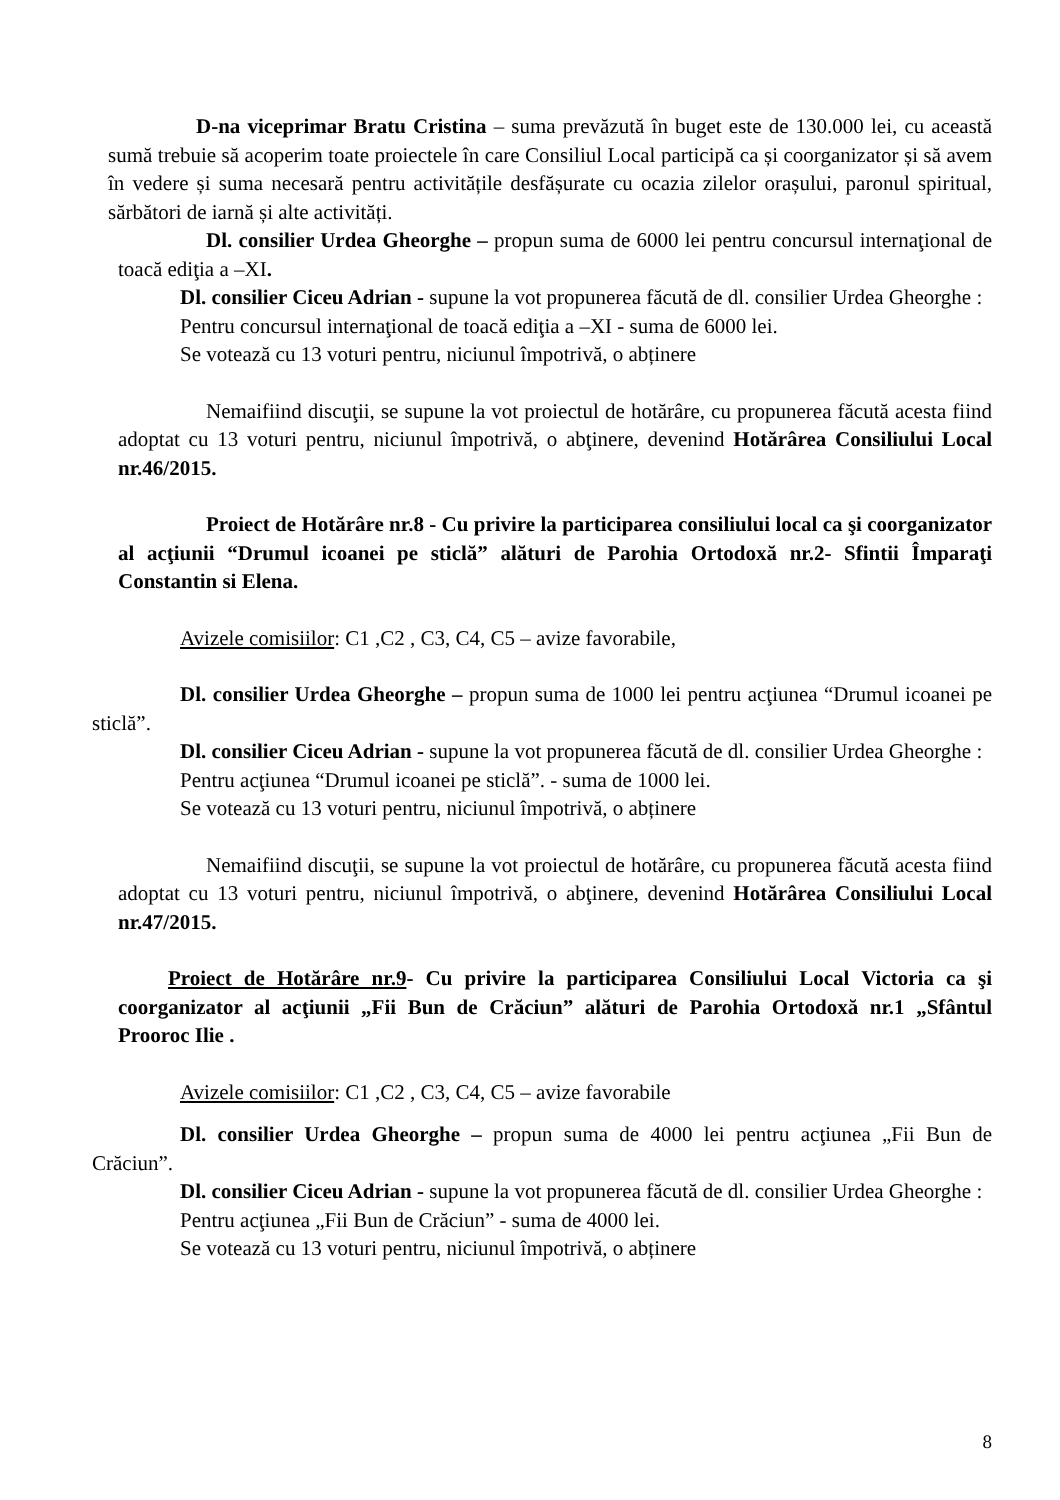D-na viceprimar Bratu Cristina – suma prevăzută în buget este de 130.000 lei, cu această sumă trebuie să acoperim toate proiectele în care Consiliul Local participă ca și coorganizator și să avem în vedere și suma necesară pentru activitățile desfășurate cu ocazia zilelor orașului, paronul spiritual, sărbători de iarnă și alte activități.
Dl. consilier Urdea Gheorghe – propun suma de 6000 lei pentru concursul internaţional de toacă ediţia a –XI.
Dl. consilier Ciceu Adrian - supune la vot propunerea făcută de dl. consilier Urdea Gheorghe :
Pentru concursul internaţional de toacă ediţia a –XI - suma de 6000 lei.
Se votează cu 13 voturi pentru, niciunul împotrivă, o abținere
Nemaifiind discuţii, se supune la vot proiectul de hotărâre, cu propunerea făcută acesta fiind adoptat cu 13 voturi pentru, niciunul împotrivă, o abţinere, devenind Hotărârea Consiliului Local nr.46/2015.
Proiect de Hotărâre nr.8 - Cu privire la participarea consiliului local ca şi coorganizator al acţiunii “Drumul icoanei pe sticlă” alături de Parohia Ortodoxă nr.2- Sfintii Împaraţi Constantin si Elena.
Avizele comisiilor: C1 ,C2 , C3, C4, C5 – avize favorabile,
Dl. consilier Urdea Gheorghe – propun suma de 1000 lei pentru acţiunea “Drumul icoanei pe sticlă”.
Dl. consilier Ciceu Adrian - supune la vot propunerea făcută de dl. consilier Urdea Gheorghe :
Pentru acţiunea “Drumul icoanei pe sticlă”. - suma de 1000 lei.
Se votează cu 13 voturi pentru, niciunul împotrivă, o abținere
Nemaifiind discuţii, se supune la vot proiectul de hotărâre, cu propunerea făcută acesta fiind adoptat cu 13 voturi pentru, niciunul împotrivă, o abţinere, devenind Hotărârea Consiliului Local nr.47/2015.
Proiect de Hotărâre nr.9- Cu privire la participarea Consiliului Local Victoria ca şi coorganizator al acţiunii „Fii Bun de Crăciun” alături de Parohia Ortodoxă nr.1 „Sfântul Prooroc Ilie .
Avizele comisiilor: C1 ,C2 , C3, C4, C5 – avize favorabile
Dl. consilier Urdea Gheorghe – propun suma de 4000 lei pentru acţiunea „Fii Bun de Crăciun”.
Dl. consilier Ciceu Adrian - supune la vot propunerea făcută de dl. consilier Urdea Gheorghe :
Pentru acţiunea „Fii Bun de Crăciun” - suma de 4000 lei.
Se votează cu 13 voturi pentru, niciunul împotrivă, o abținere
8